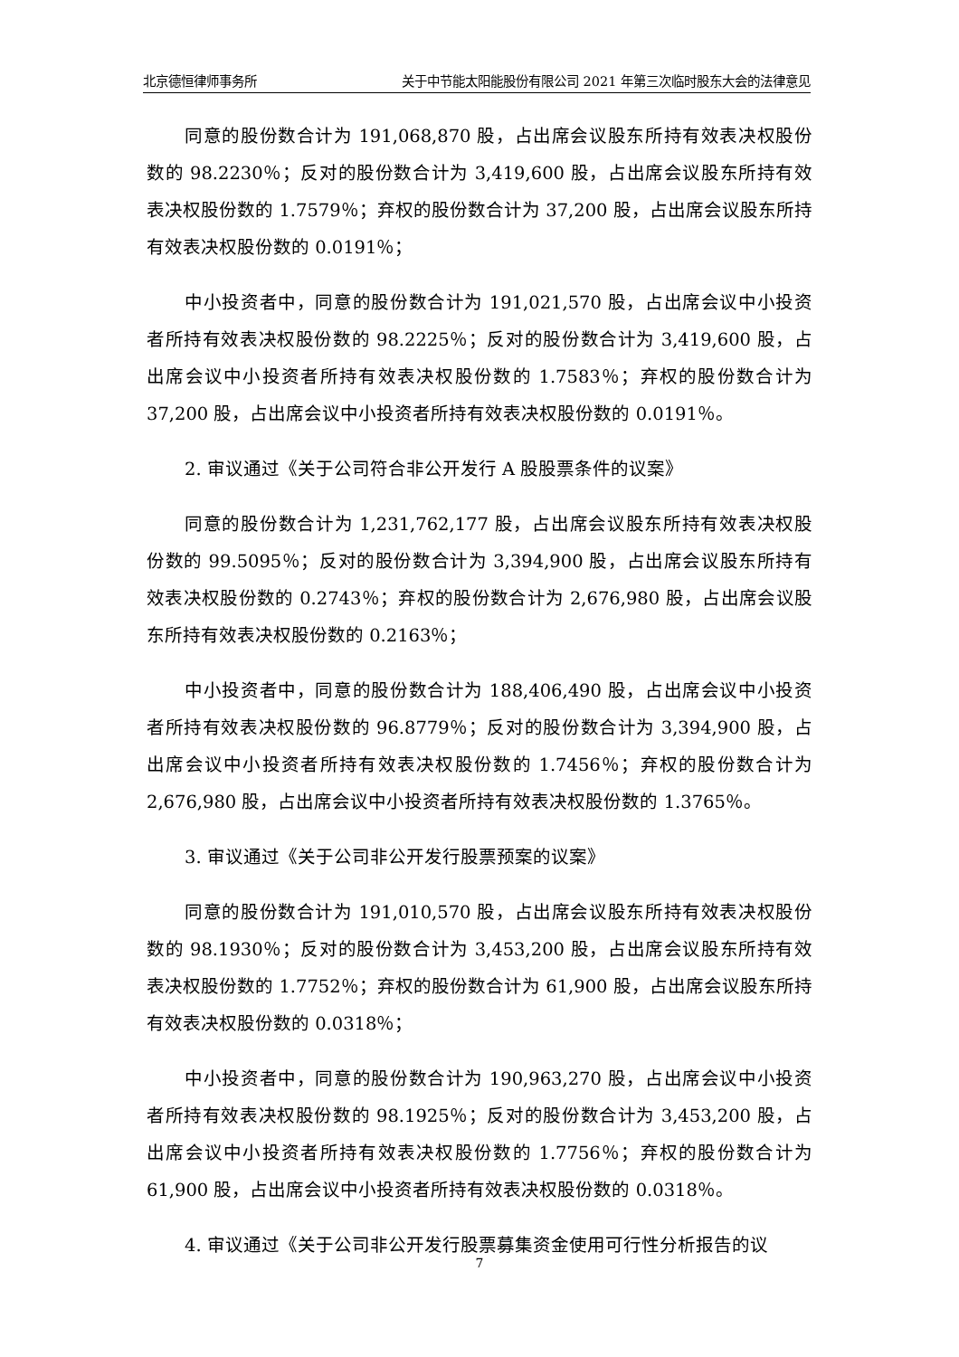北京德恒律师事务所 关于中节能太阳能股份有限公司 2021 年第三次临时股东大会的法律意见
同意的股份数合计为 191,068,870 股，占出席会议股东所持有效表决权股份数的 98.2230％；反对的股份数合计为 3,419,600 股，占出席会议股东所持有效表决权股份数的 1.7579％；弃权的股份数合计为 37,200 股，占出席会议股东所持有效表决权股份数的 0.0191％；
中小投资者中，同意的股份数合计为 191,021,570 股，占出席会议中小投资者所持有效表决权股份数的 98.2225％；反对的股份数合计为 3,419,600 股，占出席会议中小投资者所持有效表决权股份数的 1.7583％；弃权的股份数合计为 37,200 股，占出席会议中小投资者所持有效表决权股份数的 0.0191％。
2. 审议通过《关于公司符合非公开发行 A 股股票条件的议案》
同意的股份数合计为 1,231,762,177 股，占出席会议股东所持有效表决权股份数的 99.5095％；反对的股份数合计为 3,394,900 股，占出席会议股东所持有效表决权股份数的 0.2743％；弃权的股份数合计为 2,676,980 股，占出席会议股东所持有效表决权股份数的 0.2163％；
中小投资者中，同意的股份数合计为 188,406,490 股，占出席会议中小投资者所持有效表决权股份数的 96.8779％；反对的股份数合计为 3,394,900 股，占出席会议中小投资者所持有效表决权股份数的 1.7456％；弃权的股份数合计为 2,676,980 股，占出席会议中小投资者所持有效表决权股份数的 1.3765％。
3. 审议通过《关于公司非公开发行股票预案的议案》
同意的股份数合计为 191,010,570 股，占出席会议股东所持有效表决权股份数的 98.1930％；反对的股份数合计为 3,453,200 股，占出席会议股东所持有效表决权股份数的 1.7752％；弃权的股份数合计为 61,900 股，占出席会议股东所持有效表决权股份数的 0.0318％；
中小投资者中，同意的股份数合计为 190,963,270 股，占出席会议中小投资者所持有效表决权股份数的 98.1925％；反对的股份数合计为 3,453,200 股，占出席会议中小投资者所持有效表决权股份数的 1.7756％；弃权的股份数合计为 61,900 股，占出席会议中小投资者所持有效表决权股份数的 0.0318％。
4. 审议通过《关于公司非公开发行股票募集资金使用可行性分析报告的议
7